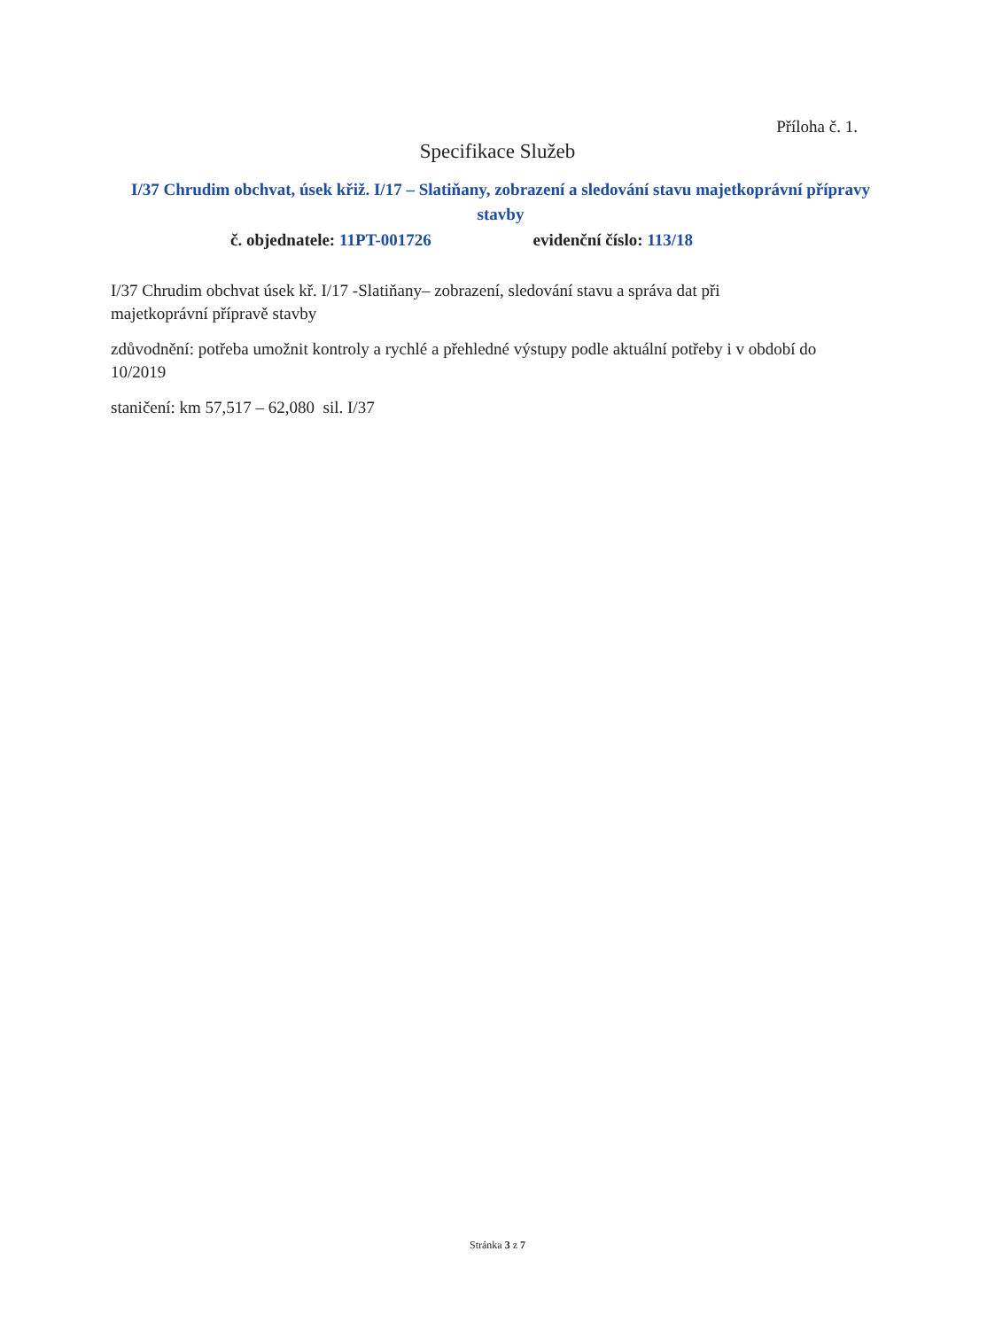Příloha č. 1.
Specifikace Služeb
I/37 Chrudim obchvat, úsek křiž. I/17 – Slatiňany, zobrazení a sledování stavu majetkoprávní přípravy stavby
č. objednatele: 11PT-001726 evidenční číslo: 113/18
I/37 Chrudim obchvat úsek kř. I/17 -Slatiňany– zobrazení, sledování stavu a správa dat při majetkoprávní přípravě stavby
zdůvodnění: potřeba umožnit kontroly a rychlé a přehledné výstupy podle aktuální potřeby i v období do 10/2019
staničení: km 57,517 – 62,080 sil. I/37
Stránka 3 z 7